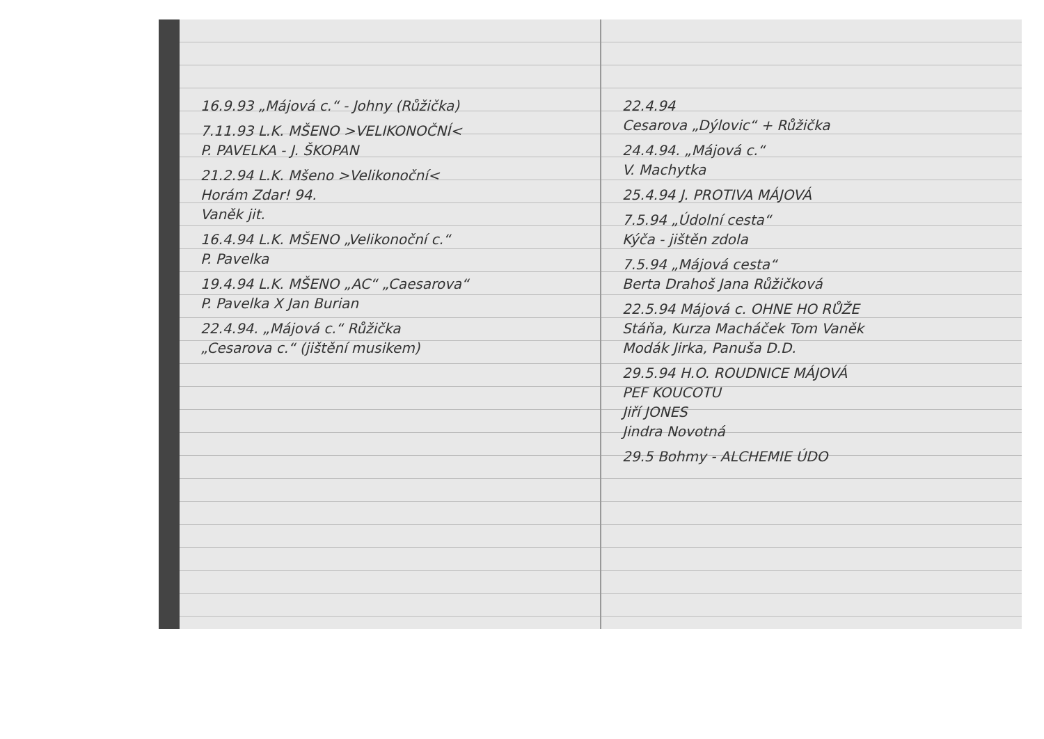16.9.93 „Májová c.“ - Johny (Růžička)
7.11.93 L.K. MŠENO >VELIKONOČNÍ<
P. PAVELKA - J. ŠKOPAN
21.2.94 L.K. Mšeno >Velikonoční<
Horám Zdar! 94.
Vaněk jit.
16.4.94 L.K. MŠENO „Velikonoční c.“
P. Pavelka
19.4.94 L.K. MŠENO „AC“ „Caesarova“
P. Pavelka X Jan Burian
22.4.94. „Májová c.“ Růžička
„Cesarova c.“ (jištění musikem)
22.4.94
Cesarova „Dýlovic“ + Růžička
24.4.94. „Májová c.“
V. Machytka
25.4.94 J. PROTIVA MÁJOVÁ
7.5.94 „Údolní cesta“
Kýča - jištěn zdola
7.5.94 „Májová cesta“
Berta Drahoš Jana Růžičková
22.5.94 Májová c. OHNE HO RŮŽE
Stáňa, Kurza Macháček Tom Vaněk
Modák Jirka, Panuša D.D.
29.5.94 H.O. ROUDNICE MÁJOVÁ
PEF KOUCOTU
Jiří JONES
Jindra Novotná
29.5 Bohmy - ALCHEMIE ÚDO